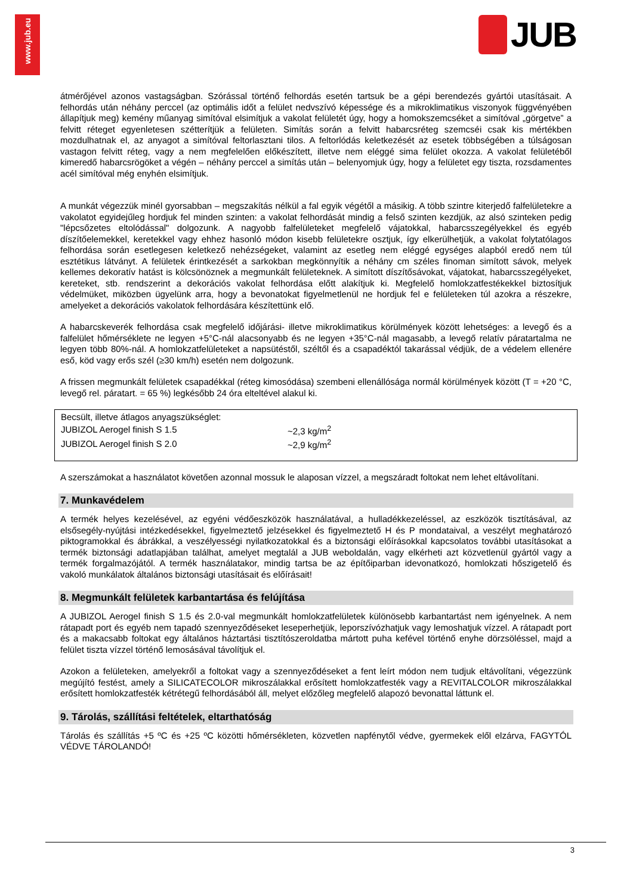www.jub.eu
JUB
átmérőjével azonos vastagságban. Szórással történő felhordás esetén tartsuk be a gépi berendezés gyártói utasításait. A felhordás után néhány perccel (az optimális időt a felület nedvszívó képessége és a mikroklimatikus viszonyok függvényében állapítjuk meg) kemény műanyag simítóval elsimítjuk a vakolat felületét úgy, hogy a homokszemcséket a simítóval „görgetve” a felvitt réteget egyenletesen szétterítjük a felületen. Simítás során a felvitt habarcsréteg szemcséi csak kis mértékben mozdulhatnak el, az anyagot a simítóval feltorlasztani tilos. A feltorlódás keletkezését az esetek többségében a túlságosan vastagon felvitt réteg, vagy a nem megfelelően előkészített, illetve nem eléggé sima felület okozza. A vakolat felületéből kimeredő habarcsrögöket a végén – néhány perccel a simítás után – belenyomjuk úgy, hogy a felületet egy tiszta, rozsdamentes acél simítóval még enyhén elsimítjuk.
A munkát végezzük minél gyorsabban – megszakítás nélkül a fal egyik végétől a másikig. A több szintre kiterjedő falfelületekre a vakolatot egyidejűleg hordjuk fel minden szinten: a vakolat felhordását mindig a felső szinten kezdjük, az alsó szinteken pedig "lépcsőzetes eltolódással" dolgozunk. A nagyobb falfelületeket megfelelő vájatokkal, habarcsszegélyekkel és egyéb díszítőelemekkel, keretekkel vagy ehhez hasonló módon kisebb felületekre osztjuk, így elkerülhetjük, a vakolat folytatólagos felhordása során esetlegesen keletkező nehézségeket, valamint az esetleg nem eléggé egységes alapból eredő nem túl esztétikus látványt. A felületek érintkezését a sarkokban megkönnyítik a néhány cm széles finoman simított sávok, melyek kellemes dekoratív hatást is kölcsönöznek a megmunkált felületeknek. A simított díszítősávokat, vájatokat, habarcsszegélyeket, kereteket, stb. rendszerint a dekorációs vakolat felhordása előtt alakítjuk ki. Megfelelő homlokzatfestékekkel biztosítjuk védelmüket, miközben ügyelünk arra, hogy a bevonatokat figyelmetlenül ne hordjuk fel e felületeken túl azokra a részekre, amelyeket a dekorációs vakolatok felhordására készítettünk elő.
A habarcskeverék felhordása csak megfelelő időjárási- illetve mikroklimatikus körülmények között lehetséges: a levegő és a falfelület hőmérséklete ne legyen +5°C-nál alacsonyabb és ne legyen +35°C-nál magasabb, a levegő relatív páratartalma ne legyen több 80%-nál. A homlokzatfelületeket a napsütéstől, széltől és a csapadéktól takarással védjük, de a védelem ellenére eső, köd vagy erős szél (≥30 km/h) esetén nem dolgozunk.
A frissen megmunkált felületek csapadékkal (réteg kimosódása) szembeni ellenállósága normál körülmények között (T = +20 °C, levegő rel. páratart. = 65 %) legkésőbb 24 óra elteltével alakul ki.
| Becsült, illetve átlagos anyagszükséglet: | |
| JUBIZOL Aerogel finish S 1.5 | ~2,3 kg/m<sup>2</sup> |
| JUBIZOL Aerogel finish S 2.0 | ~2,9 kg/m<sup>2</sup> |
A szerszámokat a használatot követően azonnal mossuk le alaposan vízzel, a megszáradt foltokat nem lehet eltávolítani.
7. Munkavédelem
A termék helyes kezelésével, az egyéni védőeszközök használatával, a hulladékkezeléssel, az eszközök tisztításával, az elsősegély-nyújtási intézkedésekkel, figyelmeztető jelzésekkel és figyelmeztető H és P mondataival, a veszélyt meghatározó piktogramokkal és ábrákkal, a veszélyességi nyilatkozatokkal és a biztonsági előírásokkal kapcsolatos további utasításokat a termék biztonsági adatlapjában találhat, amelyet megtalál a JUB weboldalán, vagy elkérheti azt közvetlenül gyártól vagy a termék forgalmazójától. A termék használatakor, mindig tartsa be az építőiparban idevonatkozó, homlokzati hőszigetelő és vakoló munkálatok általános biztonsági utasításait és előírásait!
8. Megmunkált felületek karbantartása és felújítása
A JUBIZOL Aerogel finish S 1.5 és 2.0-val megmunkált homlokzatfelületek különösebb karbantartást nem igényelnek. A nem rátapadt port és egyéb nem tapadó szennyeződéseket leseperhetjük, leporszívózhatjuk vagy lemoshatjuk vízzel. A rátapadt port és a makacsabb foltokat egy általános háztartási tisztítószeroldatba mártott puha kefével történő enyhe dörzsöléssel, majd a felület tiszta vízzel történő lemosásával távolítjuk el.
Azokon a felületeken, amelyekről a foltokat vagy a szennyeződéseket a fent leírt módon nem tudjuk eltávolítani, végezzünk megújító festést, amely a SILICATECOLOR mikroszálakkal erősített homlokzatfesték vagy a REVITALCOLOR mikroszálakkal erősített homlokzatfesték kétrétegű felhordásából áll, melyet előzőleg megfelelő alapozó bevonattal láttunk el.
9. Tárolás, szállítási feltételek, eltarthatóság
Tárolás és szállítás +5 ºC és +25 ºC közötti hőmérsékleten, közvetlen napfénytől védve, gyermekek elől elzárva, FAGYTÓL VÉDVE TÁROLANDÓ!
3